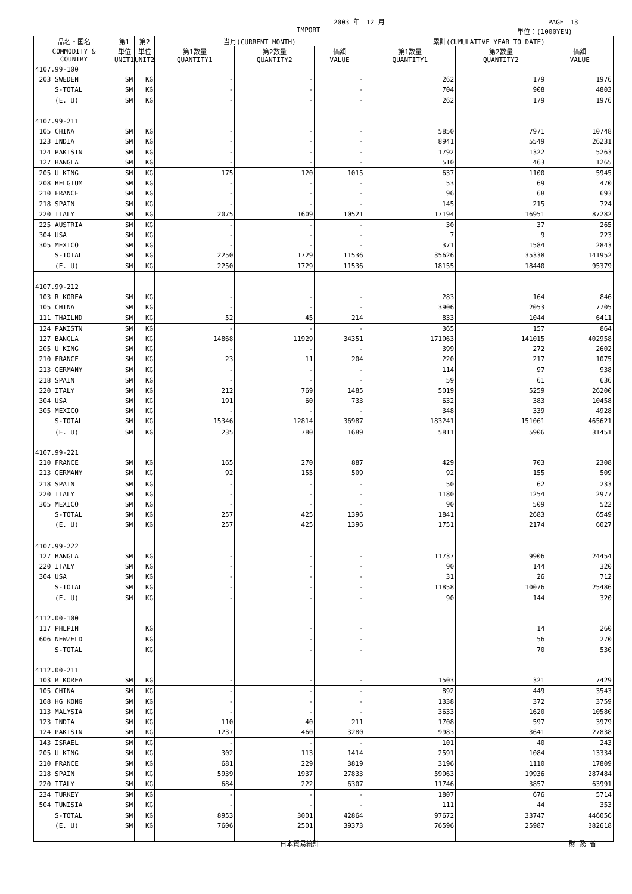2003 年　12 月 PAGE　13
IMPORT 単位：(1000YEN)
| 品名・国名 | 第1 | 第2 | 当月(CURRENT MONTH) | | | 累計(CUMULATIVE YEAR TO DATE) | | |
| --- | --- | --- | --- | --- | --- | --- | --- | --- |
| COMMODITY & COUNTRY | 単位 UNIT1 | 単位 UNIT2 | 第1数量 QUANTITY1 | 第2数量 QUANTITY2 | 価額 VALUE | 第1数量 QUANTITY1 | 第2数量 QUANTITY2 | 価額 VALUE |
| 4107.99-100 | | | | | | | | |
| 203 SWEDEN | SM | KG | - | - | - | 262 | 179 | 1976 |
| S-TOTAL | SM | KG | - | - | - | 704 | 908 | 4803 |
| (E. U) | SM | KG | - | - | - | 262 | 179 | 1976 |
| 4107.99-211 | | | | | | | | |
| 105 CHINA | SM | KG | - | - | - | 5850 | 7971 | 10748 |
| 123 INDIA | SM | KG | - | - | - | 8941 | 5549 | 26231 |
| 124 PAKISTN | SM | KG | - | - | - | 1792 | 1322 | 5263 |
| 127 BANGLA | SM | KG | - | - | - | 510 | 463 | 1265 |
| 205 U KING | SM | KG | 175 | 120 | 1015 | 637 | 1100 | 5945 |
| 208 BELGIUM | SM | KG | - | - | - | 53 | 69 | 470 |
| 210 FRANCE | SM | KG | - | - | - | 96 | 68 | 693 |
| 218 SPAIN | SM | KG | - | - | - | 145 | 215 | 724 |
| 220 ITALY | SM | KG | 2075 | 1609 | 10521 | 17194 | 16951 | 87282 |
| 225 AUSTRIA | SM | KG | - | - | - | 30 | 37 | 265 |
| 304 USA | SM | KG | - | - | - | 7 | 9 | 223 |
| 305 MEXICO | SM | KG | - | - | - | 371 | 1584 | 2843 |
| S-TOTAL | SM | KG | 2250 | 1729 | 11536 | 35626 | 35338 | 141952 |
| (E. U) | SM | KG | 2250 | 1729 | 11536 | 18155 | 18440 | 95379 |
| 4107.99-212 | | | | | | | | |
| 103 R KOREA | SM | KG | - | - | - | 283 | 164 | 846 |
| 105 CHINA | SM | KG | - | - | - | 3906 | 2053 | 7705 |
| 111 THAILND | SM | KG | 52 | 45 | 214 | 833 | 1044 | 6411 |
| 124 PAKISTN | SM | KG | - | - | - | 365 | 157 | 864 |
| 127 BANGLA | SM | KG | 14868 | 11929 | 34351 | 171063 | 141015 | 402958 |
| 205 U KING | SM | KG | - | - | - | 399 | 272 | 2602 |
| 210 FRANCE | SM | KG | 23 | 11 | 204 | 220 | 217 | 1075 |
| 213 GERMANY | SM | KG | - | - | - | 114 | 97 | 938 |
| 218 SPAIN | SM | KG | - | - | - | 59 | 61 | 636 |
| 220 ITALY | SM | KG | 212 | 769 | 1485 | 5019 | 5259 | 26200 |
| 304 USA | SM | KG | 191 | 60 | 733 | 632 | 383 | 10458 |
| 305 MEXICO | SM | KG | - | - | - | 348 | 339 | 4928 |
| S-TOTAL | SM | KG | 15346 | 12814 | 36987 | 183241 | 151061 | 465621 |
| (E. U) | SM | KG | 235 | 780 | 1689 | 5811 | 5906 | 31451 |
| 4107.99-221 | | | | | | | | |
| 210 FRANCE | SM | KG | 165 | 270 | 887 | 429 | 703 | 2308 |
| 213 GERMANY | SM | KG | 92 | 155 | 509 | 92 | 155 | 509 |
| 218 SPAIN | SM | KG | - | - | - | 50 | 62 | 233 |
| 220 ITALY | SM | KG | - | - | - | 1180 | 1254 | 2977 |
| 305 MEXICO | SM | KG | - | - | - | 90 | 509 | 522 |
| S-TOTAL | SM | KG | 257 | 425 | 1396 | 1841 | 2683 | 6549 |
| (E. U) | SM | KG | 257 | 425 | 1396 | 1751 | 2174 | 6027 |
| 4107.99-222 | | | | | | | | |
| 127 BANGLA | SM | KG | - | - | - | 11737 | 9906 | 24454 |
| 220 ITALY | SM | KG | - | - | - | 90 | 144 | 320 |
| 304 USA | SM | KG | - | - | - | 31 | 26 | 712 |
| S-TOTAL | SM | KG | - | - | - | 11858 | 10076 | 25486 |
| (E. U) | SM | KG | - | - | - | 90 | 144 | 320 |
| 4112.00-100 | | | | | | | | |
| 117 PHLPIN | | KG | | - | - | | 14 | 260 |
| 606 NEWZELD | | KG | | - | - | | 56 | 270 |
| S-TOTAL | | KG | | - | - | | 70 | 530 |
| 4112.00-211 | | | | | | | | |
| 103 R KOREA | SM | KG | - | - | - | 1503 | 321 | 7429 |
| 105 CHINA | SM | KG | - | - | - | 892 | 449 | 3543 |
| 108 HG KONG | SM | KG | - | - | - | 1338 | 372 | 3759 |
| 113 MALYSIA | SM | KG | - | - | - | 3633 | 1620 | 10580 |
| 123 INDIA | SM | KG | 110 | 40 | 211 | 1708 | 597 | 3979 |
| 124 PAKISTN | SM | KG | 1237 | 460 | 3280 | 9983 | 3641 | 27838 |
| 143 ISRAEL | SM | KG | - | - | - | 101 | 40 | 243 |
| 205 U KING | SM | KG | 302 | 113 | 1414 | 2591 | 1084 | 13334 |
| 210 FRANCE | SM | KG | 681 | 229 | 3819 | 3196 | 1110 | 17809 |
| 218 SPAIN | SM | KG | 5939 | 1937 | 27833 | 59063 | 19936 | 287484 |
| 220 ITALY | SM | KG | 684 | 222 | 6307 | 11746 | 3857 | 63991 |
| 234 TURKEY | SM | KG | - | - | - | 1807 | 676 | 5714 |
| 504 TUNISIA | SM | KG | - | - | - | 111 | 44 | 353 |
| S-TOTAL | SM | KG | 8953 | 3001 | 42864 | 97672 | 33747 | 446056 |
| (E. U) | SM | KG | 7606 | 2501 | 39373 | 76596 | 25987 | 382618 |
日本貿易統計 財 務 省